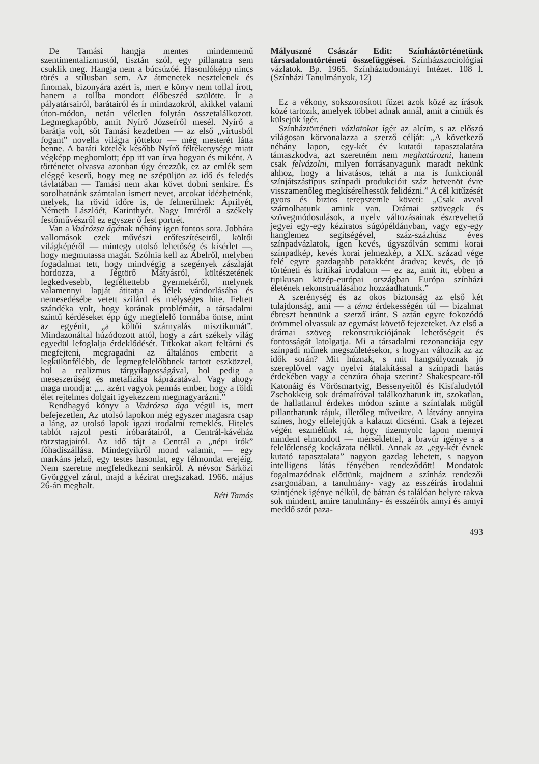De Tamási hangja mentes mindennemű szentimentalizmustól, tisztán szól, egy pillanatra sem csuklik meg. Hangja nem a búcsúzóé. Hasonlóképp nincs törés a stílusban sem. Az átmenetek nesztelenek és finomak, bizonyára azért is, mert e könyv nem tollal írott, hanem a tollba mondott élőbeszéd szülötte. Ír a pályatársairól, barátairól és ír mindazokról, akikkel valami úton-módon, netán véletlen folytán összetalálkozott. Legmegkapóbb, amit Nyírő Józsefről mesél. Nyírő a barátja volt, sőt Tamási kezdetben — az első „virtusból fogant” novella világra jöttekor — még mesterét látta benne. A baráti kötelék később Nyírő féltékenysége miatt végképp megbomlott; épp itt van írva hogyan és miként. A történetet olvasva azonban úgy érezzük, ez az emlék sem eléggé keserű, hogy meg ne szépüljön az idő és feledés távlatában — Tamási nem akar követ dobni senkire. És sorolhatnánk számtalan ismert nevet, arcokat idézhetnénk, melyek, ha rövid időre is, de felmerülnek: Áprilyét, Németh Lászlóét, Karinthyét. Nagy Imréről a székely festőművészről ez egyszer ő fest portrét.
Van a Vadrózsa ágának néhány igen fontos sora. Jobbára vallomások ezek művészi erőfeszítéseiről, költői világképéről — mintegy utolsó lehetőség és kísérlet —, hogy megmutassa magát. Szólnia kell az Ábelről, melyben fogadalmat tett, hogy mindvégig a szegények zászlaját hordozza, a Jégtörő Mátyásról, költészetének legkedvesebb, legféltettebb gyermekéről, melynek valamennyi lapját átitatja a lélek vándorlásába és nemesedésébe vetett szilárd és mélységes hite. Feltett szándéka volt, hogy korának problémáit, a társadalmi szintű kérdéseket épp úgy megfelelő formába öntse, mint az egyénit, „a költői szárnyalás misztikumát”. Mindazonáltal húzódozott attól, hogy a zárt székely világ egyedül lefoglalja érdeklődését. Titkokat akart feltárni és megfejteni, megragadni az általános emberit a legkülönfélébb, de legmegfelelőbbnek tartott eszközzel, hol a realizmus tárgyilagosságával, hol pedig a meseszerűség és metafizika káprázatával. Vagy ahogy maga mondja: „... azért vagyok pennás ember, hogy a földi élet rejtelmes dolgait igyekezzem megmagyarázni.”
Rendhagyó könyv a Vadrózsa ága végül is, mert befejezetlen, Az utolsó lapokon még egyszer magasra csap a láng, az utolsó lapok igazi irodalmi remeklés. Hiteles tablót rajzol pesti íróbarátairól, a Centrál-kávéház törzstagjairól. Az idő tájt a Centrál a „népi írók” főhadiszállása. Mindegyikről mond valamit, — egy markáns jelző, egy testes hasonlat, egy félmondat erejéig. Nem szeretne megfeledkezni senkiről. A névsor Sárközi Györggyel zárul, majd a kézirat megszakad. 1966. május 26-án meghalt.
Réti Tamás
Mályuszné Császár Edit: Színháztörténetünk társadalomtörténeti összefüggései. Színházszociológiai vázlatok. Bp. 1965. Színháztudományi Intézet. 108 l. (Színházi Tanulmányok, 12)
Ez a vékony, sokszorosított füzet azok közé az írások közé tartozik, amelyek többet adnak annál, amit a címük és külsejük ígér.
Színháztörténeti vázlatokat ígér az alcím, s az előszó világosan körvonalazza a szerző célját: „A következő néhány lapon, egy-két év kutatói tapasztalatára támaszkodva, azt szeretném nem meghatározni, hanem csak felvázolni, milyen forrásanyagunk maradt nekünk ahhoz, hogy a hivatásos, tehát a ma is funkcionál színjátszástípus színpadi produkcióit száz hetvenöt évre visszamenőleg megkísérelhessük felidézni.” A cél kitűzését gyors és biztos terepszemle követi: „Csak avval számolhatunk amink van. Drámai szövegek és szövegmódosulások, a nyelv változásainak észrevehető jegyei egy-egy kéziratos súgópéldányban, vagy egy-egy hanglemez segítségével, száz-százhúsz éves színpadvázlatok, igen kevés, úgyszólván semmi korai színpadkép, kevés korai jelmezkép, a XIX. század vége felé egyre gazdagabb patakként áradva; kevés, de jó történeti és kritikai irodalom — ez az, amit itt, ebben a tipikusan közép-európai országban Európa színházi életének rekonstruálásához hozzáadhatunk.”
A szerénység és az okos biztonság az első két tulajdonság, ami — a téma érdekességén túl — bizalmat ébreszt bennünk a szerző iránt. S aztán egyre fokozódó örömmel olvassuk az egymást követő fejezeteket. Az első a drámai szöveg rekonstrukciójának lehetőségeit és fontosságát latolgatja. Mi a társadalmi rezonanciája egy színpadi műnek megszületésekor, s hogyan változik az az idők során? Mit húznak, s mit hangsúlyoznak jó szereplővel vagy nyelvi átalakítással a színpadi hatás érdekében vagy a cenzúra óhaja szerint? Shakespeare-től Katonáig és Vörösmartyig, Bessenyeitől és Kisfaludytól Zschokkeig sok drámaíróval találkozhatunk itt, szokatlan, de hallatlanul érdekes módon szinte a színfalak mögül pillanthatunk rájuk, illetőleg műveikre. A látvány annyira színes, hogy elfelejtjük a kalauzt dicsérni. Csak a fejezet végén eszmélünk rá, hogy tizennyolc lapon mennyi mindent elmondott — mérséklettel, a bravúr igénye s a felelőtlenség kockázata nélkül. Annak az „egy-két évnek kutató tapasztalata” nagyon gazdag lehetett, s nagyon intelligens látás fényében rendeződött! Mondatok fogalmazódnak előttünk, majdnem a színház rendezői zsargonában, a tanulmány- vagy az esszéírás irodalmi szintjének igénye nélkül, de bátran és találóan helyre rakva sok mindent, amire tanulmány- és esszéírók annyi és annyi meddő szót paza-
493